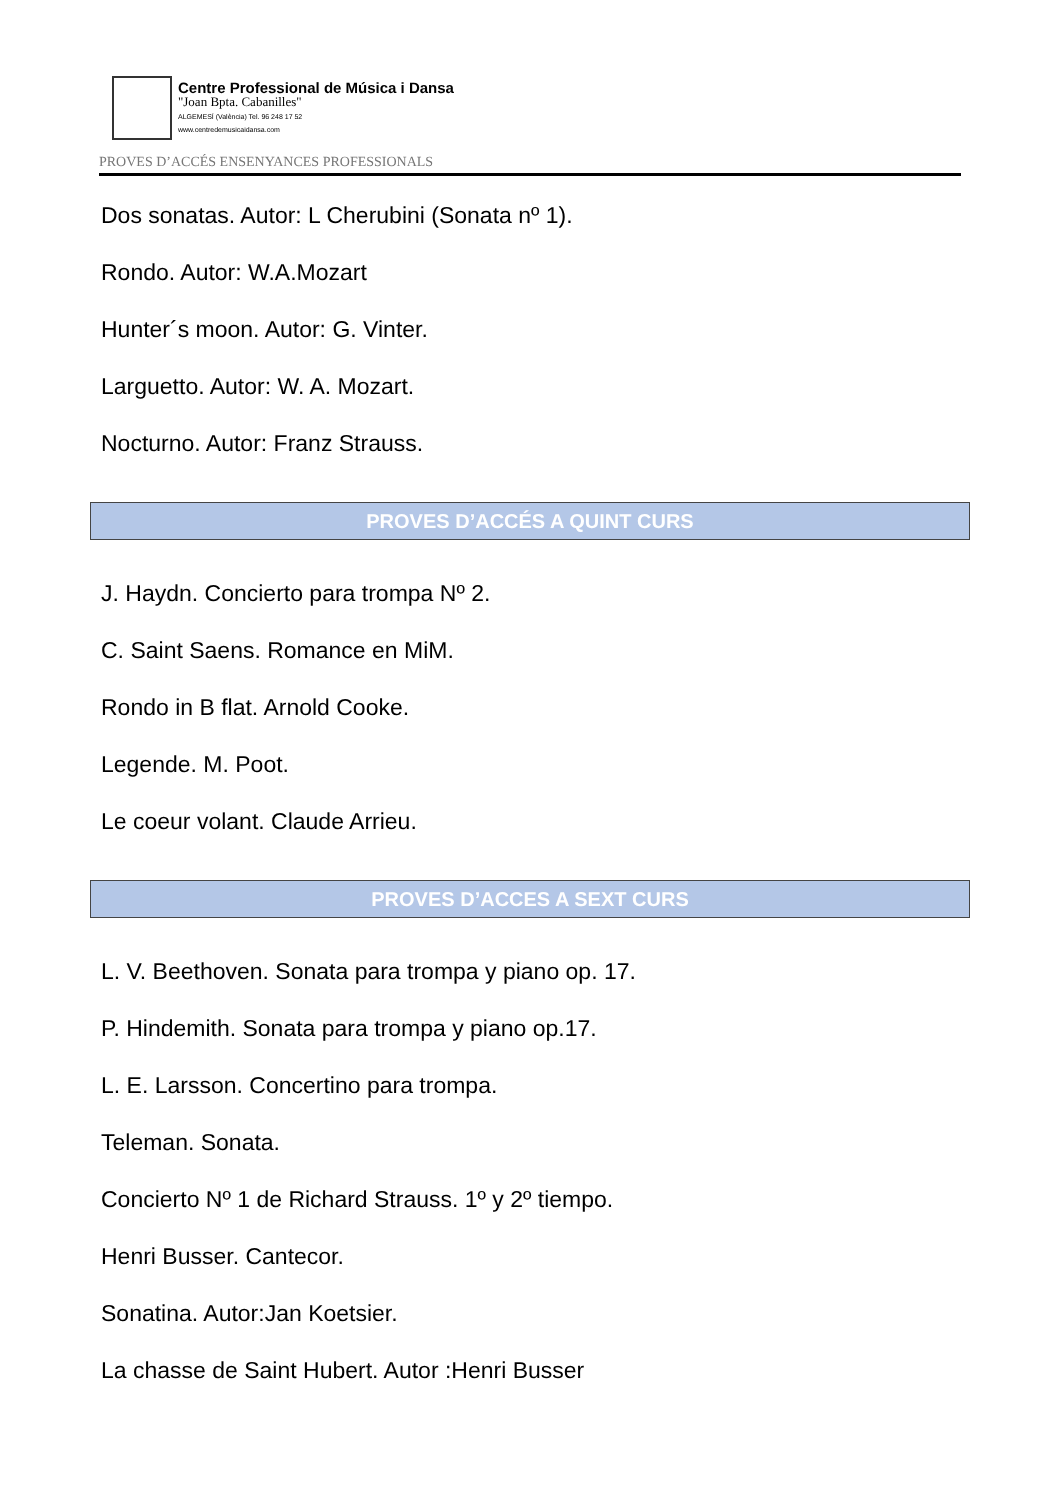Centre Professional de Música i Dansa
"Joan Bpta. Cabanilles"
ALGEMESÍ (València) Tel. 96 248 17 52
www.centredemusicaidansa.com
PROVES D’ACCÉS ENSENYANCES PROFESSIONALS
Dos sonatas. Autor: L Cherubini (Sonata nº 1).
Rondo. Autor: W.A.Mozart
Hunter´s moon. Autor: G. Vinter.
Larguetto. Autor: W. A. Mozart.
Nocturno. Autor: Franz Strauss.
PROVES D’ACCÉS A QUINT CURS
J. Haydn. Concierto para trompa Nº 2.
C. Saint Saens. Romance en MiM.
Rondo in B flat. Arnold Cooke.
Legende. M. Poot.
Le coeur volant. Claude Arrieu.
PROVES D’ACCES A SEXT CURS
L. V. Beethoven. Sonata para trompa y piano op. 17.
P. Hindemith. Sonata para trompa y piano op.17.
L. E. Larsson. Concertino para trompa.
Teleman. Sonata.
Concierto Nº 1 de Richard Strauss. 1º y 2º tiempo.
Henri Busser. Cantecor.
Sonatina. Autor:Jan Koetsier.
La chasse de Saint Hubert. Autor :Henri Busser